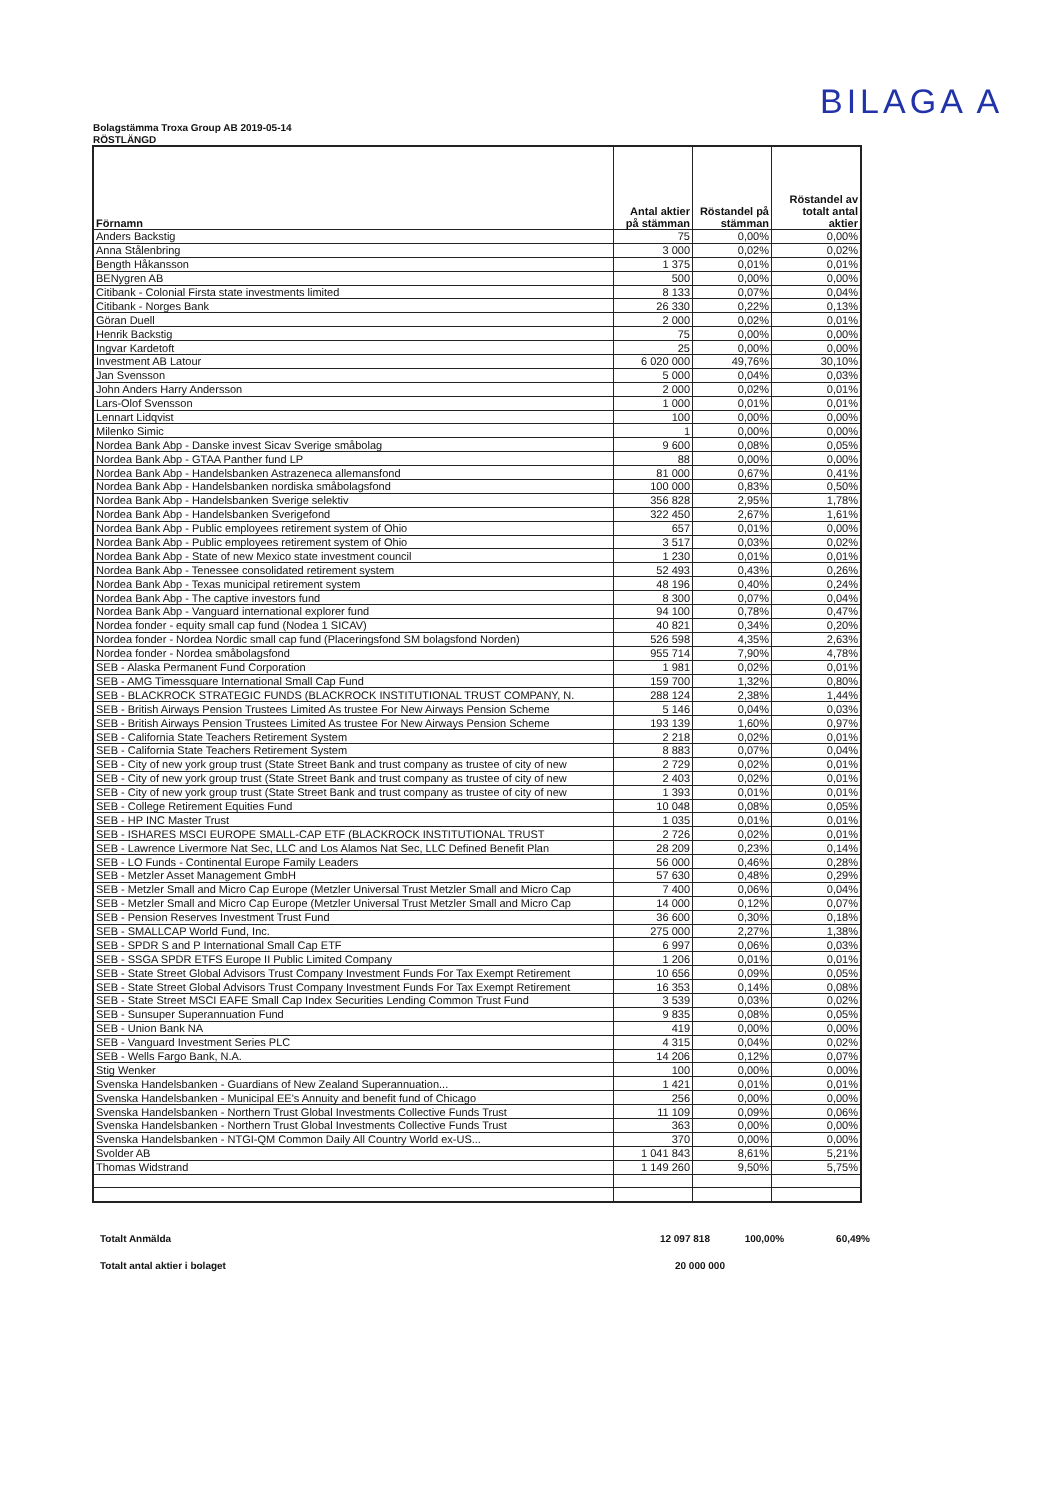BILAGA A
Bolagstämma Troxa Group AB 2019-05-14
RÖSTLÄNGD
| Förnamn | Antal aktier på stämman | Röstandel på stämman | Röstandel av totalt antal aktier |
| --- | --- | --- | --- |
| Anders Backstig | 75 | 0,00% | 0,00% |
| Anna Stålenbring | 3 000 | 0,02% | 0,02% |
| Bength Håkansson | 1 375 | 0,01% | 0,01% |
| BENygren AB | 500 | 0,00% | 0,00% |
| Citibank - Colonial Firsta state investments limited | 8 133 | 0,07% | 0,04% |
| Citibank - Norges Bank | 26 330 | 0,22% | 0,13% |
| Göran Duell | 2 000 | 0,02% | 0,01% |
| Henrik Backstig | 75 | 0,00% | 0,00% |
| Ingvar Kardetoft | 25 | 0,00% | 0,00% |
| Investment AB Latour | 6 020 000 | 49,76% | 30,10% |
| Jan Svensson | 5 000 | 0,04% | 0,03% |
| John Anders Harry Andersson | 2 000 | 0,02% | 0,01% |
| Lars-Olof Svensson | 1 000 | 0,01% | 0,01% |
| Lennart Lidqvist | 100 | 0,00% | 0,00% |
| Milenko Simic | 1 | 0,00% | 0,00% |
| Nordea Bank Abp - Danske invest Sicav Sverige småbolag | 9 600 | 0,08% | 0,05% |
| Nordea Bank Abp - GTAA Panther fund LP | 88 | 0,00% | 0,00% |
| Nordea Bank Abp - Handelsbanken Astrazeneca allemansfond | 81 000 | 0,67% | 0,41% |
| Nordea Bank Abp - Handelsbanken nordiska småbolagsfond | 100 000 | 0,83% | 0,50% |
| Nordea Bank Abp - Handelsbanken Sverige selektiv | 356 828 | 2,95% | 1,78% |
| Nordea Bank Abp - Handelsbanken Sverigefond | 322 450 | 2,67% | 1,61% |
| Nordea Bank Abp - Public employees retirement system of Ohio | 657 | 0,01% | 0,00% |
| Nordea Bank Abp - Public employees retirement system of Ohio | 3 517 | 0,03% | 0,02% |
| Nordea Bank Abp - State of new Mexico state investment council | 1 230 | 0,01% | 0,01% |
| Nordea Bank Abp - Tenessee consolidated retirement system | 52 493 | 0,43% | 0,26% |
| Nordea Bank Abp - Texas municipal retirement system | 48 196 | 0,40% | 0,24% |
| Nordea Bank Abp - The captive investors fund | 8 300 | 0,07% | 0,04% |
| Nordea Bank Abp - Vanguard international explorer fund | 94 100 | 0,78% | 0,47% |
| Nordea fonder - equity small cap fund (Nodea 1 SICAV) | 40 821 | 0,34% | 0,20% |
| Nordea fonder - Nordea Nordic small cap fund (Placeringsfond SM bolagsfond Norden) | 526 598 | 4,35% | 2,63% |
| Nordea fonder - Nordea småbolagsfond | 955 714 | 7,90% | 4,78% |
| SEB - Alaska Permanent Fund Corporation | 1 981 | 0,02% | 0,01% |
| SEB - AMG Timessquare International Small Cap Fund | 159 700 | 1,32% | 0,80% |
| SEB - BLACKROCK STRATEGIC FUNDS (BLACKROCK INSTITUTIONAL TRUST COMPANY, N. | 288 124 | 2,38% | 1,44% |
| SEB - British Airways Pension Trustees Limited As trustee For New Airways Pension Scheme | 5 146 | 0,04% | 0,03% |
| SEB - British Airways Pension Trustees Limited As trustee For New Airways Pension Scheme | 193 139 | 1,60% | 0,97% |
| SEB - California State Teachers Retirement System | 2 218 | 0,02% | 0,01% |
| SEB - California State Teachers Retirement System | 8 883 | 0,07% | 0,04% |
| SEB - City of new york group trust (State Street Bank and trust company as trustee of city of new | 2 729 | 0,02% | 0,01% |
| SEB - City of new york group trust (State Street Bank and trust company as trustee of city of new | 2 403 | 0,02% | 0,01% |
| SEB - City of new york group trust (State Street Bank and trust company as trustee of city of new | 1 393 | 0,01% | 0,01% |
| SEB - College Retirement Equities Fund | 10 048 | 0,08% | 0,05% |
| SEB - HP INC Master Trust | 1 035 | 0,01% | 0,01% |
| SEB - ISHARES MSCI EUROPE SMALL-CAP ETF (BLACKROCK INSTITUTIONAL TRUST | 2 726 | 0,02% | 0,01% |
| SEB - Lawrence Livermore Nat Sec, LLC and Los Alamos Nat Sec, LLC Defined Benefit Plan | 28 209 | 0,23% | 0,14% |
| SEB - LO Funds - Continental Europe Family Leaders | 56 000 | 0,46% | 0,28% |
| SEB - Metzler Asset Management GmbH | 57 630 | 0,48% | 0,29% |
| SEB - Metzler Small and Micro Cap Europe (Metzler Universal Trust Metzler Small and Micro Cap | 7 400 | 0,06% | 0,04% |
| SEB - Metzler Small and Micro Cap Europe (Metzler Universal Trust Metzler Small and Micro Cap | 14 000 | 0,12% | 0,07% |
| SEB - Pension Reserves Investment Trust Fund | 36 600 | 0,30% | 0,18% |
| SEB - SMALLCAP World Fund, Inc. | 275 000 | 2,27% | 1,38% |
| SEB - SPDR S and P International Small Cap ETF | 6 997 | 0,06% | 0,03% |
| SEB - SSGA SPDR ETFS Europe II Public Limited Company | 1 206 | 0,01% | 0,01% |
| SEB - State Street Global Advisors Trust Company Investment Funds For Tax Exempt Retirement | 10 656 | 0,09% | 0,05% |
| SEB - State Street Global Advisors Trust Company Investment Funds For Tax Exempt Retirement | 16 353 | 0,14% | 0,08% |
| SEB - State Street MSCI EAFE Small Cap Index Securities Lending Common Trust Fund | 3 539 | 0,03% | 0,02% |
| SEB - Sunsuper Superannuation Fund | 9 835 | 0,08% | 0,05% |
| SEB - Union Bank NA | 419 | 0,00% | 0,00% |
| SEB - Vanguard Investment Series PLC | 4 315 | 0,04% | 0,02% |
| SEB - Wells Fargo Bank, N.A. | 14 206 | 0,12% | 0,07% |
| Stig Wenker | 100 | 0,00% | 0,00% |
| Svenska Handelsbanken - Guardians of New Zealand Superannuation... | 1 421 | 0,01% | 0,01% |
| Svenska Handelsbanken - Municipal EE's Annuity and benefit fund of Chicago | 256 | 0,00% | 0,00% |
| Svenska Handelsbanken - Northern Trust Global Investments Collective Funds Trust | 11 109 | 0,09% | 0,06% |
| Svenska Handelsbanken - Northern Trust Global Investments Collective Funds Trust | 363 | 0,00% | 0,00% |
| Svenska Handelsbanken - NTGI-QM Common Daily All Country World ex-US... | 370 | 0,00% | 0,00% |
| Svolder AB | 1 041 843 | 8,61% | 5,21% |
| Thomas Widstrand | 1 149 260 | 9,50% | 5,75% |
Totalt Anmälda 12 097 818 100,00% 60,49%
Totalt antal aktier i bolaget 20 000 000